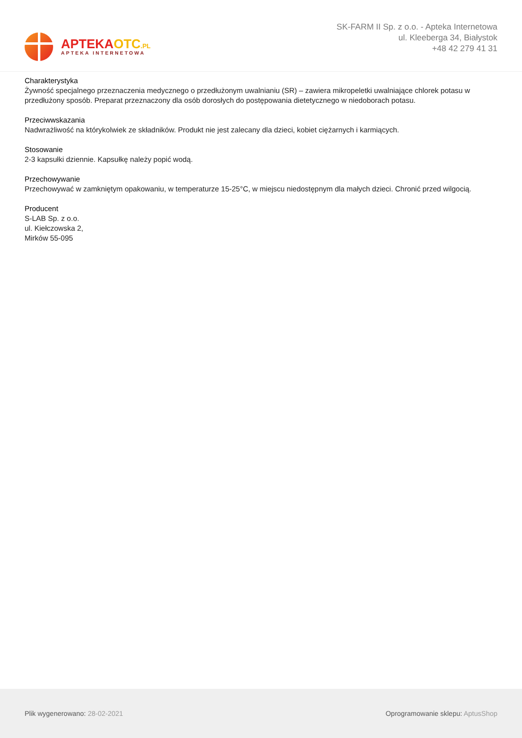APTEKAOTC.PL
APTEKA INTERNETOWA
SK-FARM II Sp. z o.o. - Apteka Internetowa
ul. Kleeberga 34, Białystok
+48 42 279 41 31
Charakterystyka
Żywność specjalnego przeznaczenia medycznego o przedłużonym uwalnianiu (SR) – zawiera mikropeletki uwalniające chlorek potasu w przedłużony sposób. Preparat przeznaczony dla osób dorosłych do postępowania dietetycznego w niedoborach potasu.
Przeciwwskazania
Nadwrażliwość na którykolwiek ze składników. Produkt nie jest zalecany dla dzieci, kobiet ciężarnych i karmiących.
Stosowanie
2-3 kapsułki dziennie. Kapsułkę należy popić wodą.
Przechowywanie
Przechowywać w zamkniętym opakowaniu, w temperaturze 15-25°C, w miejscu niedostępnym dla małych dzieci. Chronić przed wilgocią.
Producent
S-LAB Sp. z o.o.
ul. Kiełczowska 2,
Mirków 55-095
Plik wygenerowano: 28-02-2021
Oprogramowanie sklepu: AptusShop